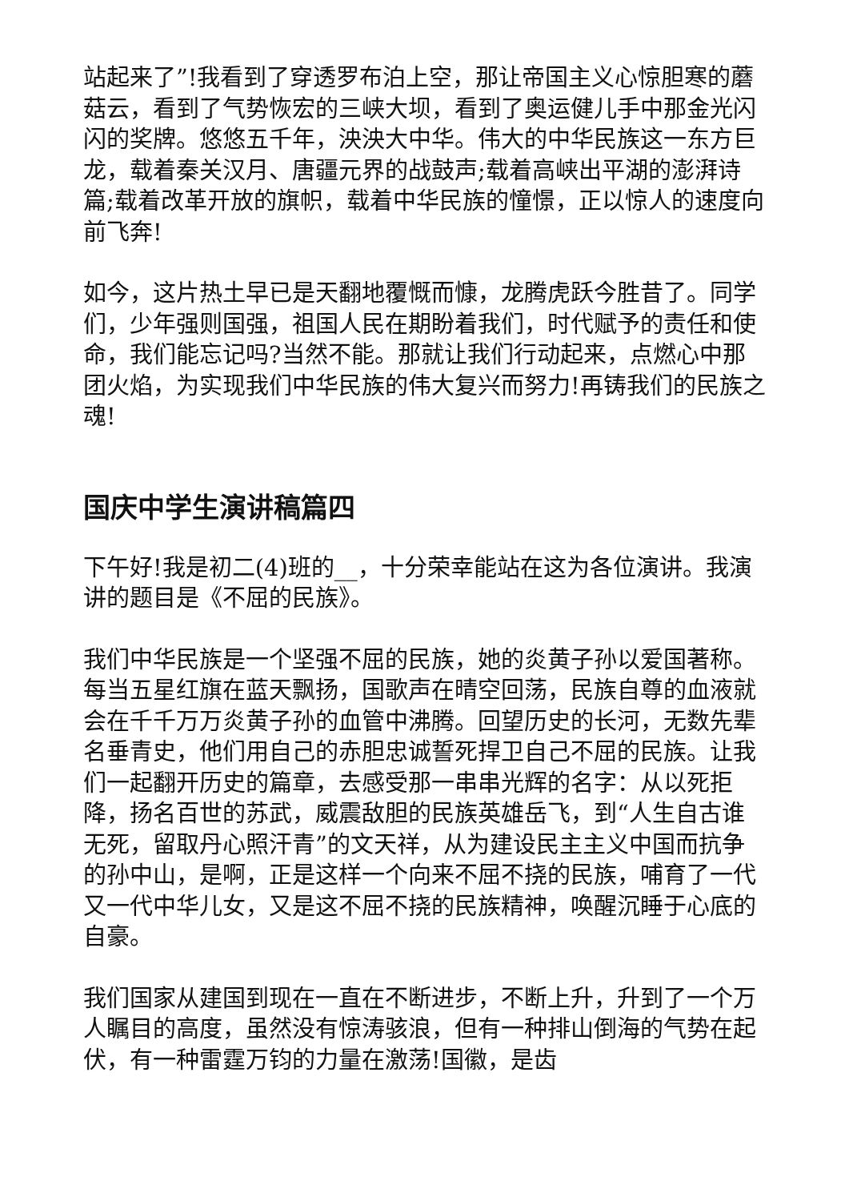站起来了”!我看到了穿透罗布泊上空，那让帝国主义心惊胆寒的蘑菇云，看到了气势恢宏的三峡大坝，看到了奥运健儿手中那金光闪闪的奖牌。悠悠五千年，泱泱大中华。伟大的中华民族这一东方巨龙，载着秦关汉月、唐疆元界的战鼓声;载着高峡出平湖的澎湃诗篇;载着改革开放的旗帜，载着中华民族的憧憬，正以惊人的速度向前飞奔!
如今，这片热土早已是天翻地覆慨而慷，龙腾虎跃今胜昔了。同学们，少年强则国强，祖国人民在期盼着我们，时代赋予的责任和使命，我们能忘记吗?当然不能。那就让我们行动起来，点燃心中那团火焰，为实现我们中华民族的伟大复兴而努力!再铸我们的民族之魂!
国庆中学生演讲稿篇四
下午好!我是初二(4)班的__，十分荣幸能站在这为各位演讲。我演讲的题目是《不屈的民族》。
我们中华民族是一个坚强不屈的民族，她的炎黄子孙以爱国著称。每当五星红旗在蓝天飘扬，国歌声在晴空回荡，民族自尊的血液就会在千千万万炎黄子孙的血管中沸腾。回望历史的长河，无数先辈名垂青史，他们用自己的赤胆忠诚誓死捍卫自己不屈的民族。让我们一起翻开历史的篇章，去感受那一串串光辉的名字：从以死拒降，扬名百世的苏武，威震敌胆的民族英雄岳飞，到“人生自古谁无死，留取丹心照汗青”的文天祥，从为建设民主主义中国而抗争的孙中山，是啊，正是这样一个向来不屈不挠的民族，哺育了一代又一代中华儿女，又是这不屈不挠的民族精神，唤醒沉睡于心底的自豪。
我们国家从建国到现在一直在不断进步，不断上升，升到了一个万人瞩目的高度，虽然没有惊涛骇浪，但有一种排山倒海的气势在起伏，有一种雷霆万钧的力量在激荡!国徽，是齿